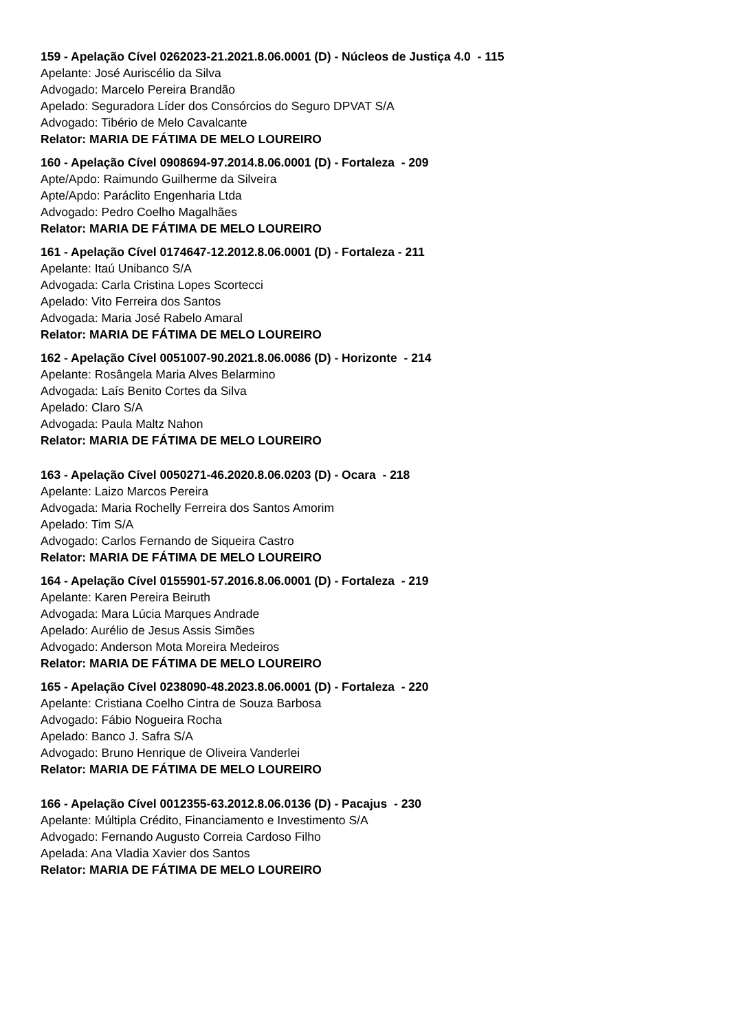159 - Apelação Cível 0262023-21.2021.8.06.0001 (D) - Núcleos de Justiça 4.0 - 115
Apelante: José Auriscélio da Silva
Advogado: Marcelo Pereira Brandão
Apelado: Seguradora Líder dos Consórcios do Seguro DPVAT S/A
Advogado: Tibério de Melo Cavalcante
Relator: MARIA DE FÁTIMA DE MELO LOUREIRO
160 - Apelação Cível 0908694-97.2014.8.06.0001 (D) - Fortaleza - 209
Apte/Apdo: Raimundo Guilherme da Silveira
Apte/Apdo: Paráclito Engenharia Ltda
Advogado: Pedro Coelho Magalhães
Relator: MARIA DE FÁTIMA DE MELO LOUREIRO
161 - Apelação Cível 0174647-12.2012.8.06.0001 (D) - Fortaleza - 211
Apelante: Itaú Unibanco S/A
Advogada: Carla Cristina Lopes Scortecci
Apelado: Vito Ferreira dos Santos
Advogada: Maria José Rabelo Amaral
Relator: MARIA DE FÁTIMA DE MELO LOUREIRO
162 - Apelação Cível 0051007-90.2021.8.06.0086 (D) - Horizonte - 214
Apelante: Rosângela Maria Alves Belarmino
Advogada: Laís Benito Cortes da Silva
Apelado: Claro S/A
Advogada: Paula Maltz Nahon
Relator: MARIA DE FÁTIMA DE MELO LOUREIRO
163 - Apelação Cível 0050271-46.2020.8.06.0203 (D) - Ocara - 218
Apelante: Laizo Marcos Pereira
Advogada: Maria Rochelly Ferreira dos Santos Amorim
Apelado: Tim S/A
Advogado: Carlos Fernando de Siqueira Castro
Relator: MARIA DE FÁTIMA DE MELO LOUREIRO
164 - Apelação Cível 0155901-57.2016.8.06.0001 (D) - Fortaleza - 219
Apelante: Karen Pereira Beiruth
Advogada: Mara Lúcia Marques Andrade
Apelado: Aurélio de Jesus Assis Simões
Advogado: Anderson Mota Moreira Medeiros
Relator: MARIA DE FÁTIMA DE MELO LOUREIRO
165 - Apelação Cível 0238090-48.2023.8.06.0001 (D) - Fortaleza - 220
Apelante: Cristiana Coelho Cintra de Souza Barbosa
Advogado: Fábio Nogueira Rocha
Apelado: Banco J. Safra S/A
Advogado: Bruno Henrique de Oliveira Vanderlei
Relator: MARIA DE FÁTIMA DE MELO LOUREIRO
166 - Apelação Cível 0012355-63.2012.8.06.0136 (D) - Pacajus - 230
Apelante: Múltipla Crédito, Financiamento e Investimento S/A
Advogado: Fernando Augusto Correia Cardoso Filho
Apelada: Ana Vladia Xavier dos Santos
Relator: MARIA DE FÁTIMA DE MELO LOUREIRO